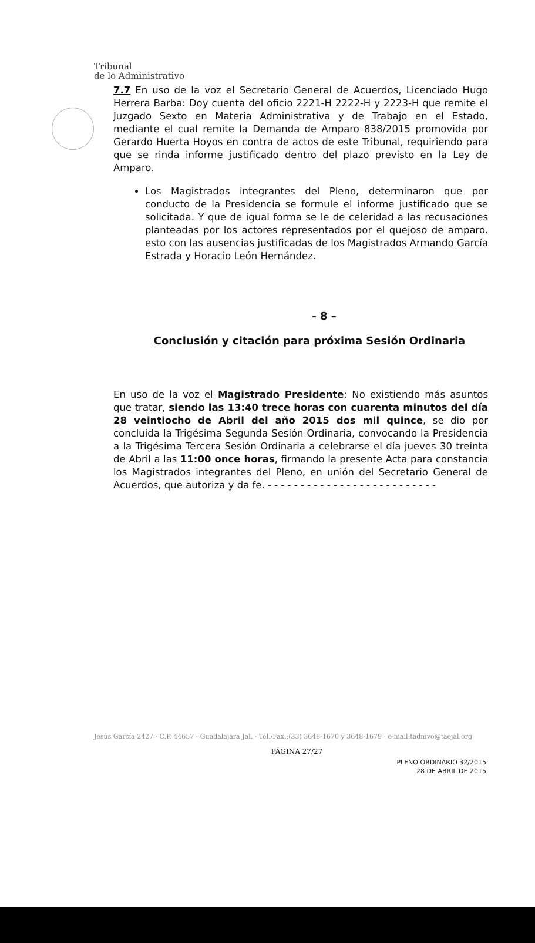Tribunal
de lo Administrativo
7.7 En uso de la voz el Secretario General de Acuerdos, Licenciado Hugo Herrera Barba: Doy cuenta del oficio 2221-H 2222-H y 2223-H que remite el Juzgado Sexto en Materia Administrativa y de Trabajo en el Estado, mediante el cual remite la Demanda de Amparo 838/2015 promovida por Gerardo Huerta Hoyos en contra de actos de este Tribunal, requiriendo para que se rinda informe justificado dentro del plazo previsto en la Ley de Amparo.
Los Magistrados integrantes del Pleno, determinaron que por conducto de la Presidencia se formule el informe justificado que se solicitada. Y que de igual forma se le de celeridad a las recusaciones planteadas por los actores representados por el quejoso de amparo. esto con las ausencias justificadas de los Magistrados Armando García Estrada y Horacio León Hernández.
- 8 –
Conclusión y citación para próxima Sesión Ordinaria
En uso de la voz el Magistrado Presidente: No existiendo más asuntos que tratar, siendo las 13:40 trece horas con cuarenta minutos del día 28 veintiocho de Abril del año 2015 dos mil quince, se dio por concluida la Trigésima Segunda Sesión Ordinaria, convocando la Presidencia a la Trigésima Tercera Sesión Ordinaria a celebrarse el día jueves 30 treinta de Abril a las 11:00 once horas, firmando la presente Acta para constancia los Magistrados integrantes del Pleno, en unión del Secretario General de Acuerdos, que autoriza y da fe. - - - - - - - - - - - - - - - - - - - - - - - - - -
Jesús García 2427 · C.P. 44657 · Guadalajara Jal. · Tel./Fax.:(33) 3648-1670 y 3648-1679 · e-mail:tadmvo@taejal.org
PÁGINA 27/27
PLENO ORDINARIO 32/2015
28 DE ABRIL DE 2015